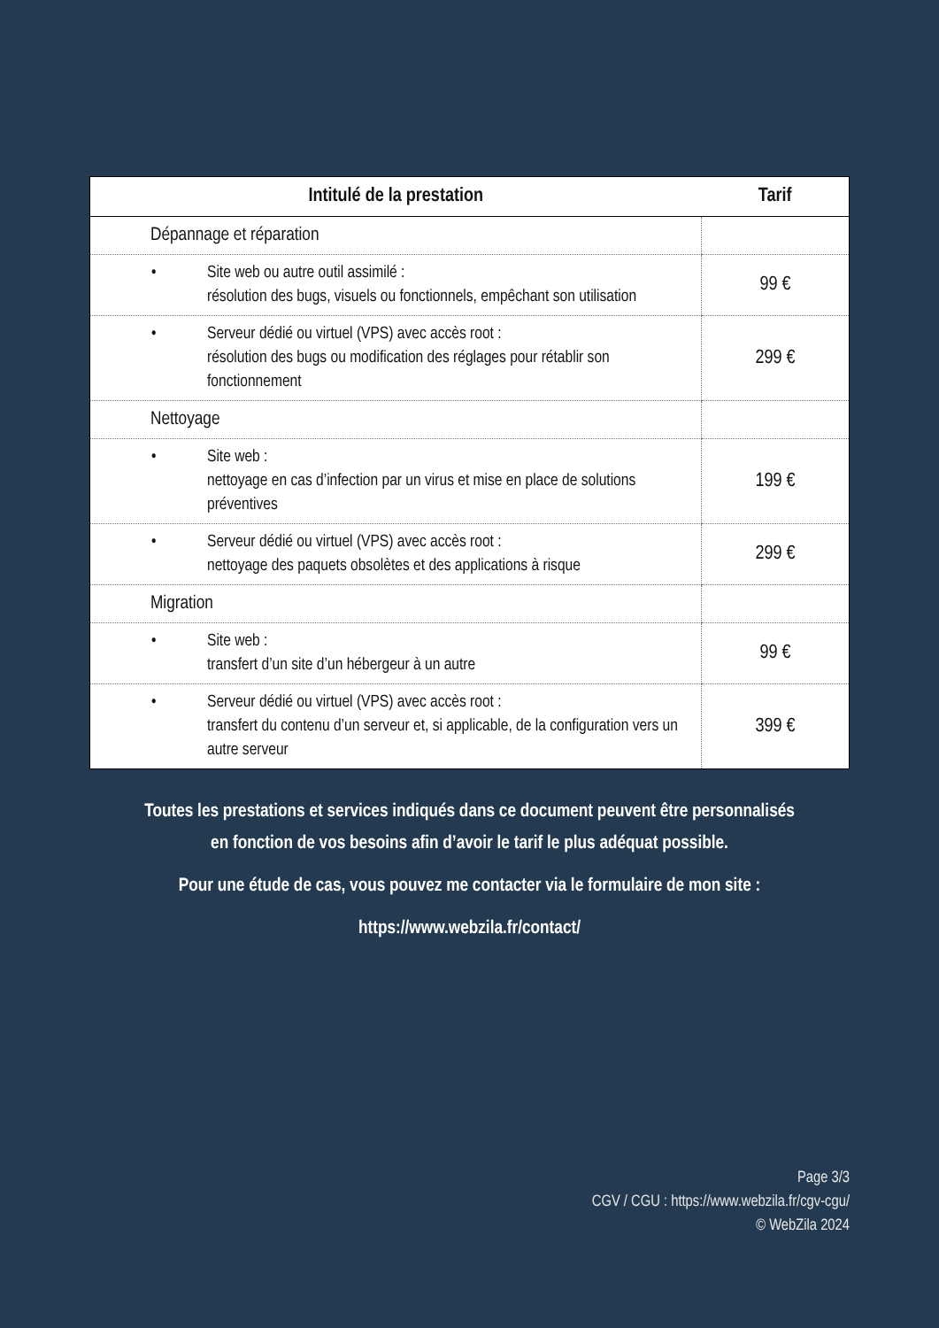| Intitulé de la prestation | Tarif |
| --- | --- |
| Dépannage et réparation | |
| • Site web ou autre outil assimilé : résolution des bugs, visuels ou fonctionnels, empêchant son utilisation | 99 € |
| • Serveur dédié ou virtuel (VPS) avec accès root : résolution des bugs ou modification des réglages pour rétablir son fonctionnement | 299 € |
| Nettoyage | |
| • Site web : nettoyage en cas d’infection par un virus et mise en place de solutions préventives | 199 € |
| • Serveur dédié ou virtuel (VPS) avec accès root : nettoyage des paquets obsolètes et des applications à risque | 299 € |
| Migration | |
| • Site web : transfert d’un site d’un hébergeur à un autre | 99 € |
| • Serveur dédié ou virtuel (VPS) avec accès root : transfert du contenu d’un serveur et, si applicable, de la configuration vers un autre serveur | 399 € |
Toutes les prestations et services indiqués dans ce document peuvent être personnalisés
en fonction de vos besoins afin d’avoir le tarif le plus adéquat possible.
Pour une étude de cas, vous pouvez me contacter via le formulaire de mon site :
https://www.webzila.fr/contact/
Page 3/3
CGV / CGU : https://www.webzila.fr/cgv-cgu/
© WebZila 2024